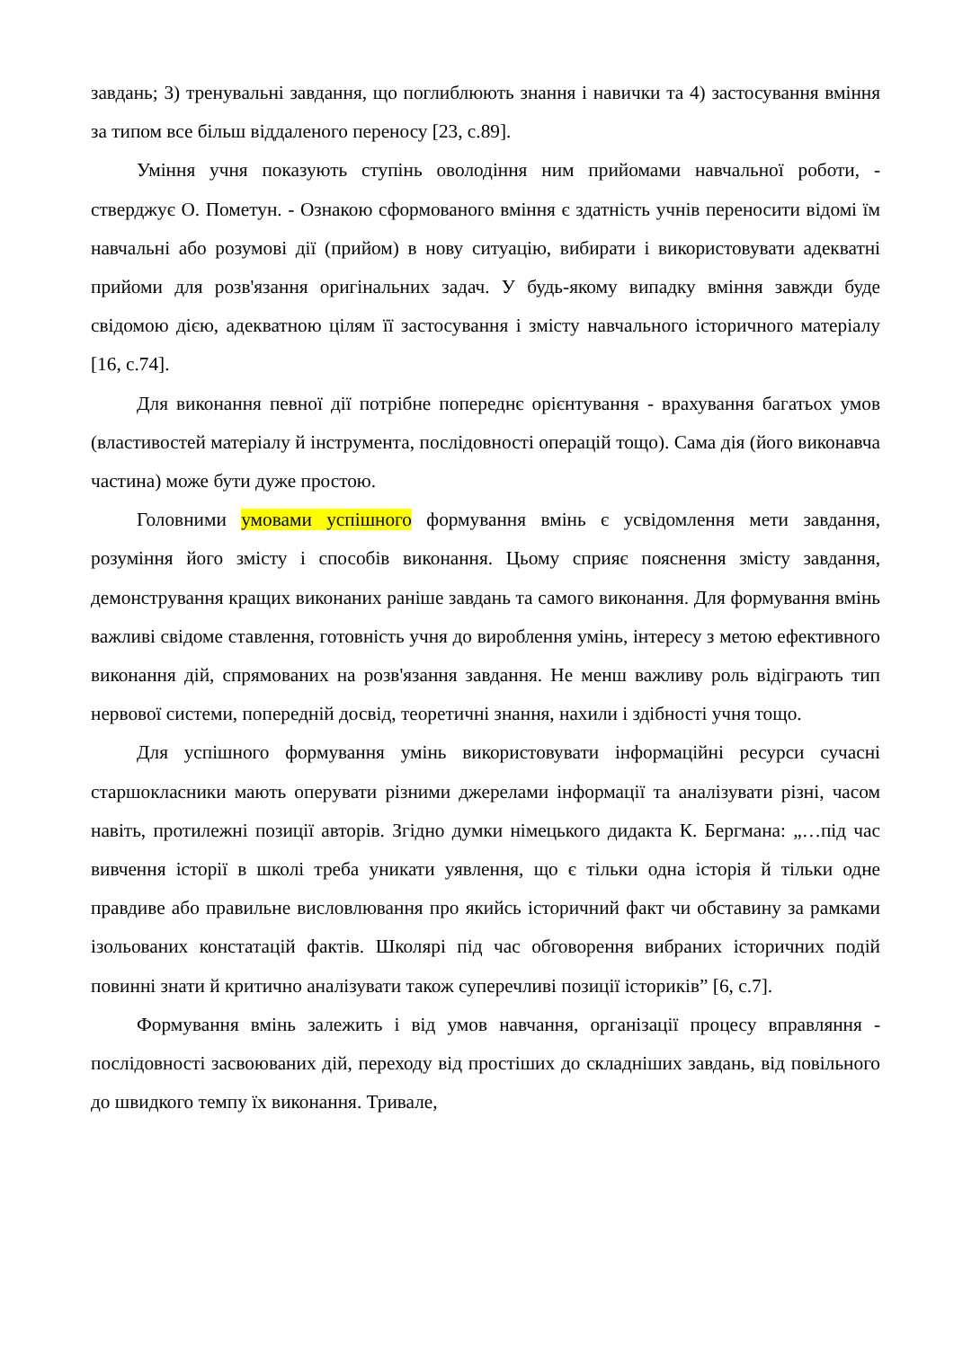завдань; 3) тренувальні завдання, що поглиблюють знання і навички та 4) застосування вміння за типом все більш віддаленого переносу [23, с.89].
Уміння учня показують ступінь оволодіння ним прийомами навчальної роботи, - стверджує О. Пометун. - Ознакою сформованого вміння є здатність учнів переносити відомі їм навчальні або розумові дії (прийом) в нову ситуацію, вибирати і використовувати адекватні прийоми для розв'язання оригінальних задач. У будь-якому випадку вміння завжди буде свідомою дією, адекватною цілям її застосування і змісту навчального історичного матеріалу [16, с.74].
Для виконання певної дії потрібне попереднє орієнтування - врахування багатьох умов (властивостей матеріалу й інструмента, послідовності операцій тощо). Сама дія (його виконавча частина) може бути дуже простою.
Головними умовами успішного формування вмінь є усвідомлення мети завдання, розуміння його змісту і способів виконання. Цьому сприяє пояснення змісту завдання, демонстрування кращих виконаних раніше завдань та самого виконання. Для формування вмінь важливі свідоме ставлення, готовність учня до вироблення умінь, інтересу з метою ефективного виконання дій, спрямованих на розв'язання завдання. Не менш важливу роль відіграють тип нервової системи, попередній досвід, теоретичні знання, нахили і здібності учня тощо.
Для успішного формування умінь використовувати інформаційні ресурси сучасні старшокласники мають оперувати різними джерелами інформації та аналізувати різні, часом навіть, протилежні позиції авторів. Згідно думки німецького дидакта К. Бергмана: „…під час вивчення історії в школі треба уникати уявлення, що є тільки одна історія й тільки одне правдиве або правильне висловлювання про якийсь історичний факт чи обставину за рамками ізольованих констатацій фактів. Школярі під час обговорення вибраних історичних подій повинні знати й критично аналізувати також суперечливі позиції істориків” [6, с.7].
Формування вмінь залежить і від умов навчання, організації процесу вправляння - послідовності засвоюваних дій, переходу від простіших до складніших завдань, від повільного до швидкого темпу їх виконання. Тривале,